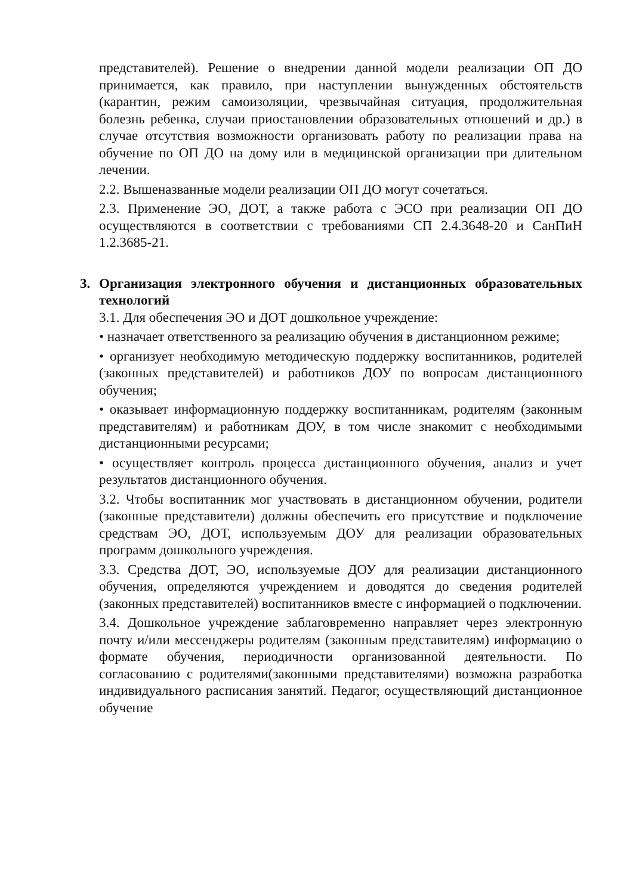представителей). Решение о внедрении данной модели реализации ОП ДО принимается, как правило, при наступлении вынужденных обстоятельств (карантин, режим самоизоляции, чрезвычайная ситуация, продолжительная болезнь ребенка, случаи приостановлении образовательных отношений и др.) в случае отсутствия возможности организовать работу по реализации права на обучение по ОП ДО на дому или в медицинской организации при длительном лечении.
2.2. Вышеназванные модели реализации ОП ДО могут сочетаться.
2.3. Применение ЭО, ДОТ, а также работа с ЭСО при реализации ОП ДО осуществляются в соответствии с требованиями СП 2.4.3648-20 и СанПиН 1.2.3685-21.
3. Организация электронного обучения и дистанционных образовательных технологий
3.1. Для обеспечения ЭО и ДОТ дошкольное учреждение:
• назначает ответственного за реализацию обучения в дистанционном режиме;
• организует необходимую методическую поддержку воспитанников, родителей (законных представителей) и работников ДОУ по вопросам дистанционного обучения;
• оказывает информационную поддержку воспитанникам, родителям (законным представителям) и работникам ДОУ, в том числе знакомит с необходимыми дистанционными ресурсами;
• осуществляет контроль процесса дистанционного обучения, анализ и учет результатов дистанционного обучения.
3.2. Чтобы воспитанник мог участвовать в дистанционном обучении, родители (законные представители) должны обеспечить его присутствие и подключение средствам ЭО, ДОТ, используемым ДОУ для реализации образовательных программ дошкольного учреждения.
3.3. Средства ДОТ, ЭО, используемые ДОУ для реализации дистанционного обучения, определяются учреждением и доводятся до сведения родителей (законных представителей) воспитанников вместе с информацией о подключении.
3.4. Дошкольное учреждение заблаговременно направляет через электронную почту и/или мессенджеры родителям (законным представителям) информацию о формате обучения, периодичности организованной деятельности. По согласованию с родителями(законными представителями) возможна разработка индивидуального расписания занятий. Педагог, осуществляющий дистанционное обучение